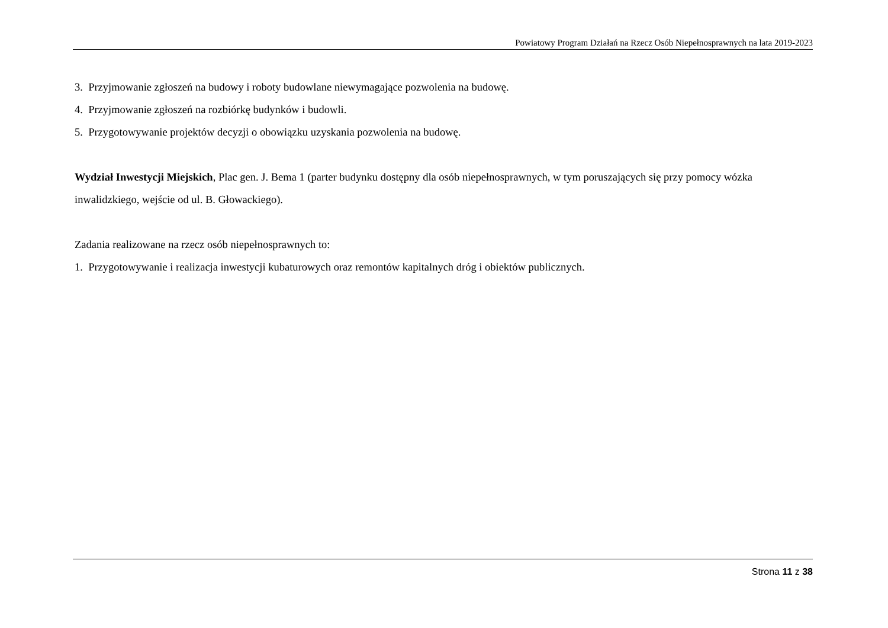Powiatowy Program Działań na Rzecz Osób Niepełnosprawnych na lata 2019-2023
3. Przyjmowanie zgłoszeń na budowy i roboty budowlane niewymagające pozwolenia na budowę.
4. Przyjmowanie zgłoszeń na rozbiórkę budynków i budowli.
5. Przygotowywanie projektów decyzji o obowiązku uzyskania pozwolenia na budowę.
Wydział Inwestycji Miejskich, Plac gen. J. Bema 1 (parter budynku dostępny dla osób niepełnosprawnych, w tym poruszających się przy pomocy wózka inwalidzkiego, wejście od ul. B. Głowackiego).
Zadania realizowane na rzecz osób niepełnosprawnych to:
1. Przygotowywanie i realizacja inwestycji kubaturowych oraz remontów kapitalnych dróg i obiektów publicznych.
Strona 11 z 38